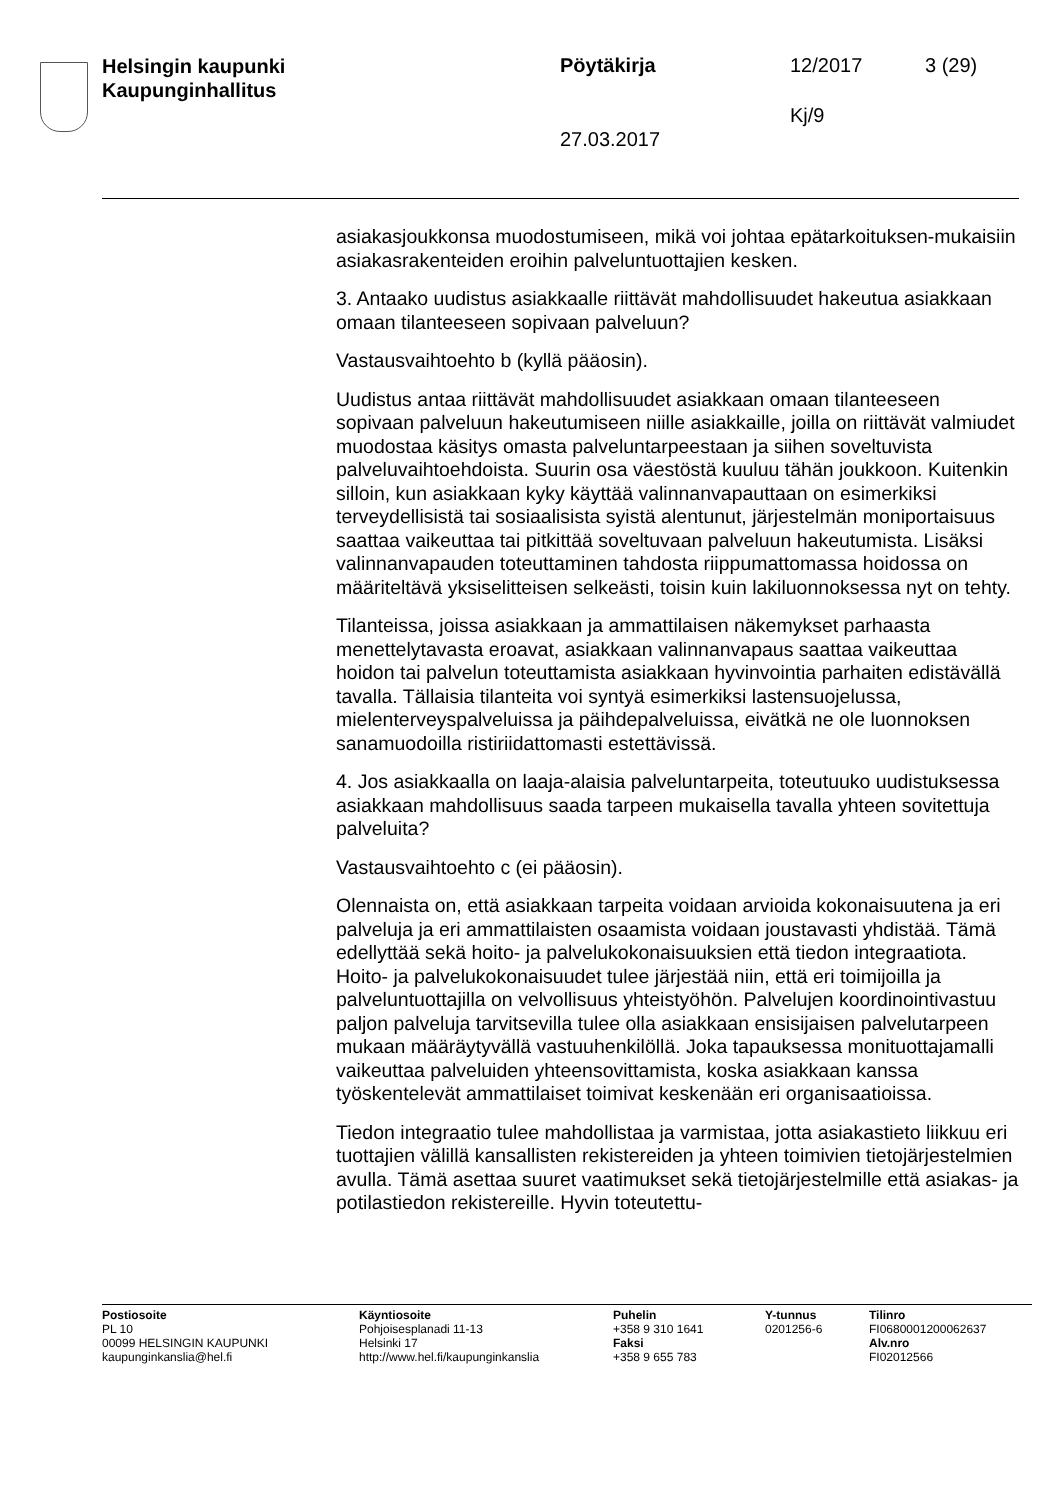Helsingin kaupunki
Kaupunginhallitus
Pöytäkirja 12/2017 3 (29)
Kj/9
27.03.2017
asiakasjoukkonsa muodostumiseen, mikä voi johtaa epätarkoituksen-mukaisiin asiakasrakenteiden eroihin palveluntuottajien kesken.
3. Antaako uudistus asiakkaalle riittävät mahdollisuudet hakeutua asiakkaan omaan tilanteeseen sopivaan palveluun?
Vastausvaihtoehto b (kyllä pääosin).
Uudistus antaa riittävät mahdollisuudet asiakkaan omaan tilanteeseen sopivaan palveluun hakeutumiseen niille asiakkaille, joilla on riittävät valmiudet muodostaa käsitys omasta palveluntarpeestaan ja siihen soveltuvista palveluvaihtoehdoista. Suurin osa väestöstä kuuluu tähän joukkoon. Kuitenkin silloin, kun asiakkaan kyky käyttää valinnanvapauttaan on esimerkiksi terveydellisistä tai sosiaalisista syistä alentunut, järjestelmän moniportaisuus saattaa vaikeuttaa tai pitkittää soveltuvaan palveluun hakeutumista. Lisäksi valinnanvapauden toteuttaminen tahdosta riippumattomassa hoidossa on määriteltävä yksiselitteisen selkeästi, toisin kuin lakiluonnoksessa nyt on tehty.
Tilanteissa, joissa asiakkaan ja ammattilaisen näkemykset parhaasta menettelytavasta eroavat, asiakkaan valinnanvapaus saattaa vaikeuttaa hoidon tai palvelun toteuttamista asiakkaan hyvinvointia parhaiten edistävällä tavalla. Tällaisia tilanteita voi syntyä esimerkiksi lastensuojelussa, mielenterveyspalveluissa ja päihdepalveluissa, eivätkä ne ole luonnoksen sanamuodoilla ristiriidattomasti estettävissä.
4. Jos asiakkaalla on laaja-alaisia palveluntarpeita, toteutuuko uudistuksessa asiakkaan mahdollisuus saada tarpeen mukaisella tavalla yhteen sovitettuja palveluita?
Vastausvaihtoehto c (ei pääosin).
Olennaista on, että asiakkaan tarpeita voidaan arvioida kokonaisuutena ja eri palveluja ja eri ammattilaisten osaamista voidaan joustavasti yhdistää. Tämä edellyttää sekä hoito- ja palvelukokonaisuuksien että tiedon integraatiota. Hoito- ja palvelukokonaisuudet tulee järjestää niin, että eri toimijoilla ja palveluntuottajilla on velvollisuus yhteistyöhön. Palvelujen koordinointivastuu paljon palveluja tarvitsevilla tulee olla asiakkaan ensisijaisen palvelutarpeen mukaan määräytyvällä vastuuhenkilöllä. Joka tapauksessa monituottajamalli vaikeuttaa palveluiden yhteensovittamista, koska asiakkaan kanssa työskentelevät ammattilaiset toimivat keskenään eri organisaatioissa.
Tiedon integraatio tulee mahdollistaa ja varmistaa, jotta asiakastieto liikkuu eri tuottajien välillä kansallisten rekistereiden ja yhteen toimivien tietojärjestelmien avulla. Tämä asettaa suuret vaatimukset sekä tietojärjestelmille että asiakas- ja potilastiedon rekistereille. Hyvin toteutettu-
Postiosoite
PL 10
00099 HELSINGIN KAUPUNKI
kaupunginkanslia@hel.fi
Käyntiosoite
Pohjoisesplanadi 11-13
Helsinki 17
http://www.hel.fi/kaupunginkanslia
Puhelin
+358 9 310 1641
Faksi
+358 9 655 783
Y-tunnus
0201256-6
Tilinro
FI0680001200062637
Alv.nro
FI02012566